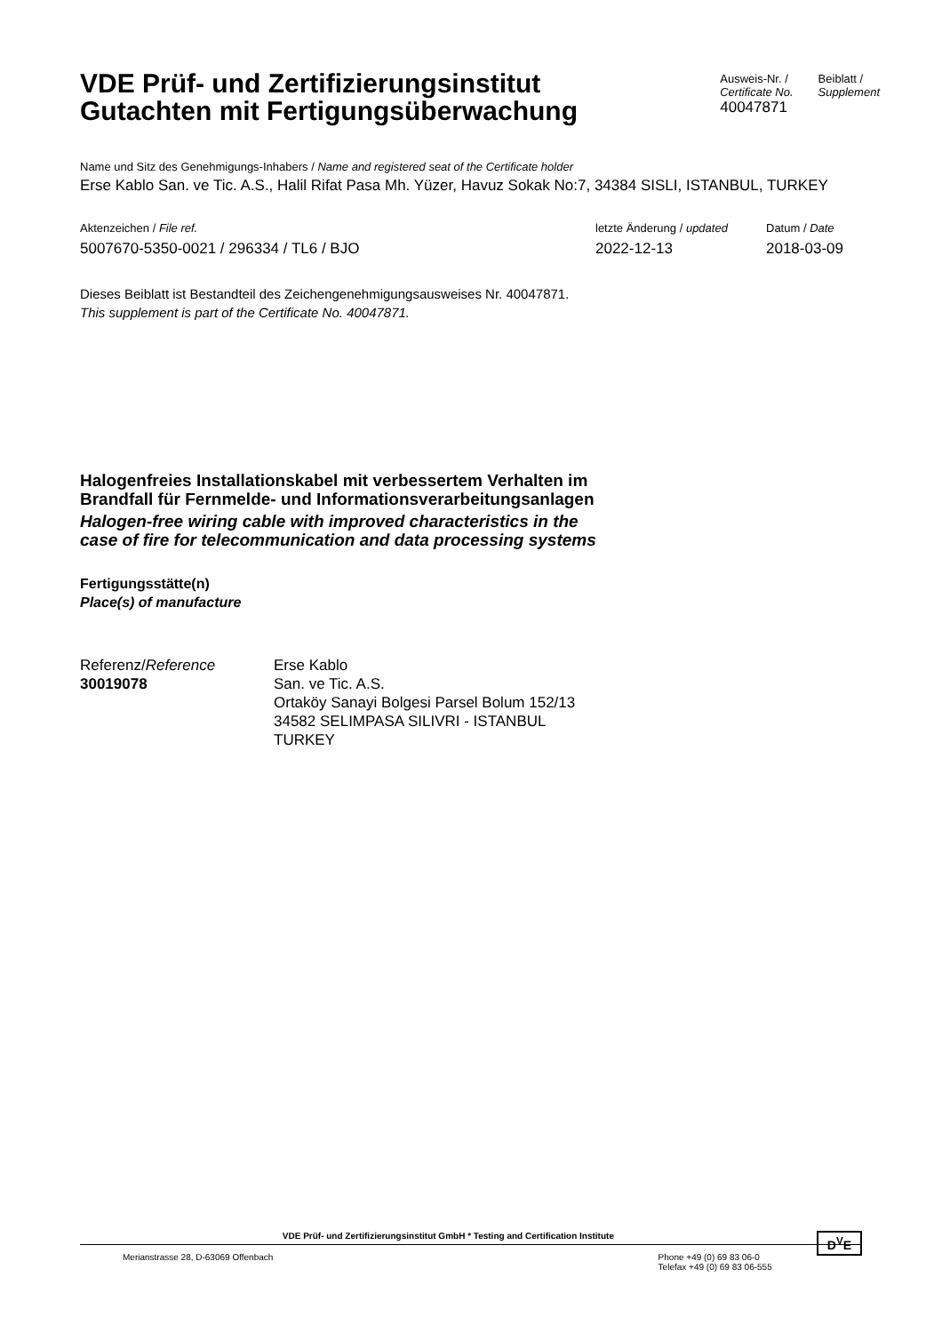VDE Prüf- und Zertifizierungsinstitut
Gutachten mit Fertigungsüberwachung
Ausweis-Nr. /
Certificate No.
40047871
Beiblatt /
Supplement
Name und Sitz des Genehmigungs-Inhabers / Name and registered seat of the Certificate holder
Erse Kablo San. ve Tic. A.S., Halil Rifat Pasa Mh. Yüzer, Havuz Sokak No:7, 34384 SISLI, ISTANBUL, TURKEY
Aktenzeichen / File ref.
5007670-5350-0021 / 296334 / TL6 / BJO
letzte Änderung / updated
2022-12-13
Datum / Date
2018-03-09
Dieses Beiblatt ist Bestandteil des Zeichengenehmigungsausweises Nr. 40047871.
This supplement is part of the Certificate No. 40047871.
Halogenfreies Installationskabel mit verbessertem Verhalten im
Brandfall für Fernmelde- und Informationsverarbeitungsanlagen
Halogen-free wiring cable with improved characteristics in the
case of fire for telecommunication and data processing systems
Fertigungsstätte(n)
Place(s) of manufacture
Referenz/Reference
30019078
Erse Kablo
San. ve Tic. A.S.
Ortaköy Sanayi Bolgesi Parsel Bolum 152/13
34582 SELIMPASA SILIVRI - ISTANBUL
TURKEY
VDE Prüf- und Zertifizierungsinstitut GmbH * Testing and Certification Institute D<sup>V</sup>E
Merianstrasse 28, D-63069 Offenbach
Phone +49 (0) 69 83 06-0
Telefax +49 (0) 69 83 06-555